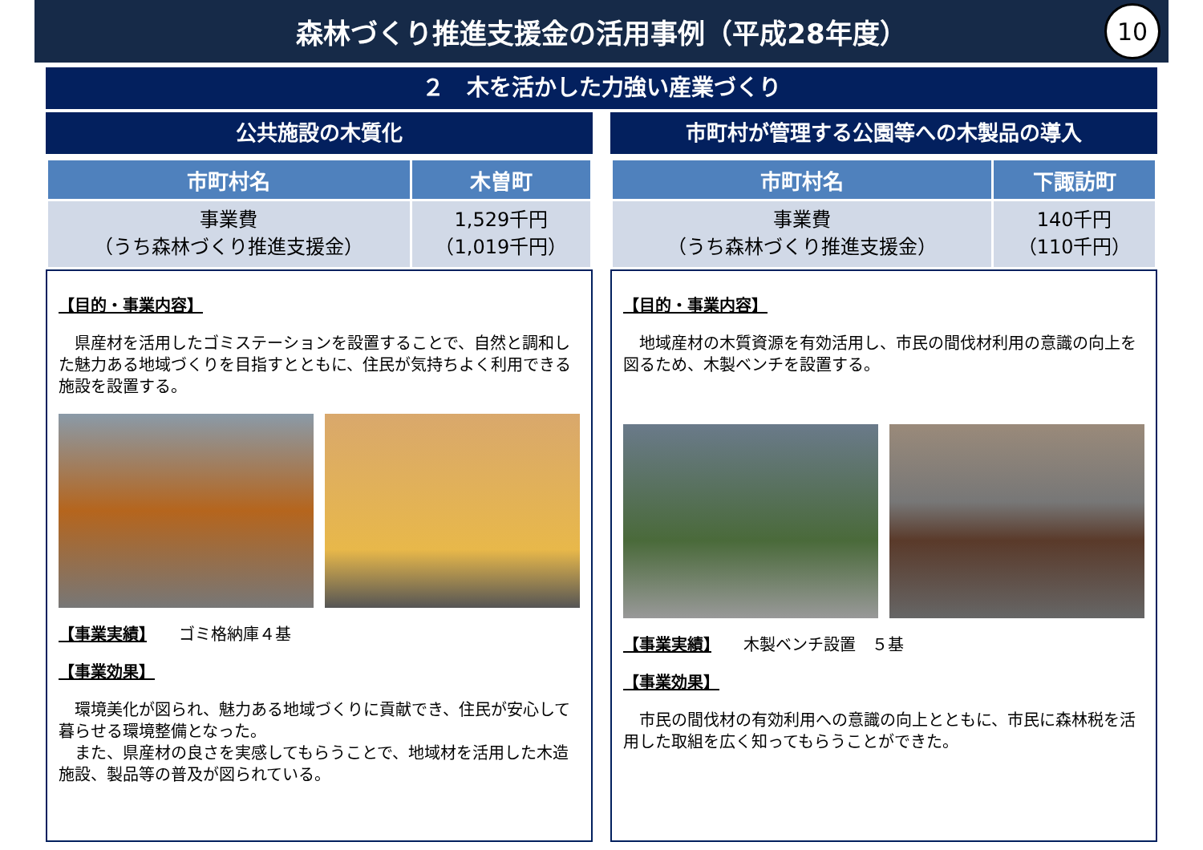森林づくり推進支援金の活用事例（平成28年度）
10
２　木を活かした力強い産業づくり
公共施設の木質化
| 市町村名 | 木曽町 |
| --- | --- |
| 事業費 （うち森林づくり推進支援金） | 1,529千円 （1,019千円） |
【目的・事業内容】
　県産材を活用したゴミステーションを設置することで、自然と調和した魅力ある地域づくりを目指すとともに、住民が気持ちよく利用できる施設を設置する。
【事業実績】　　ゴミ格納庫４基
【事業効果】
　環境美化が図られ、魅力ある地域づくりに貢献でき、住民が安心して暮らせる環境整備となった。
　また、県産材の良さを実感してもらうことで、地域材を活用した木造施設、製品等の普及が図られている。
市町村が管理する公園等への木製品の導入
| 市町村名 | 下諏訪町 |
| --- | --- |
| 事業費 （うち森林づくり推進支援金） | 140千円 （110千円） |
【目的・事業内容】
　地域産材の木質資源を有効活用し、市民の間伐材利用の意識の向上を図るため、木製ベンチを設置する。
【事業実績】　　木製ベンチ設置　５基
【事業効果】
　市民の間伐材の有効利用への意識の向上とともに、市民に森林税を活用した取組を広く知ってもらうことができた。